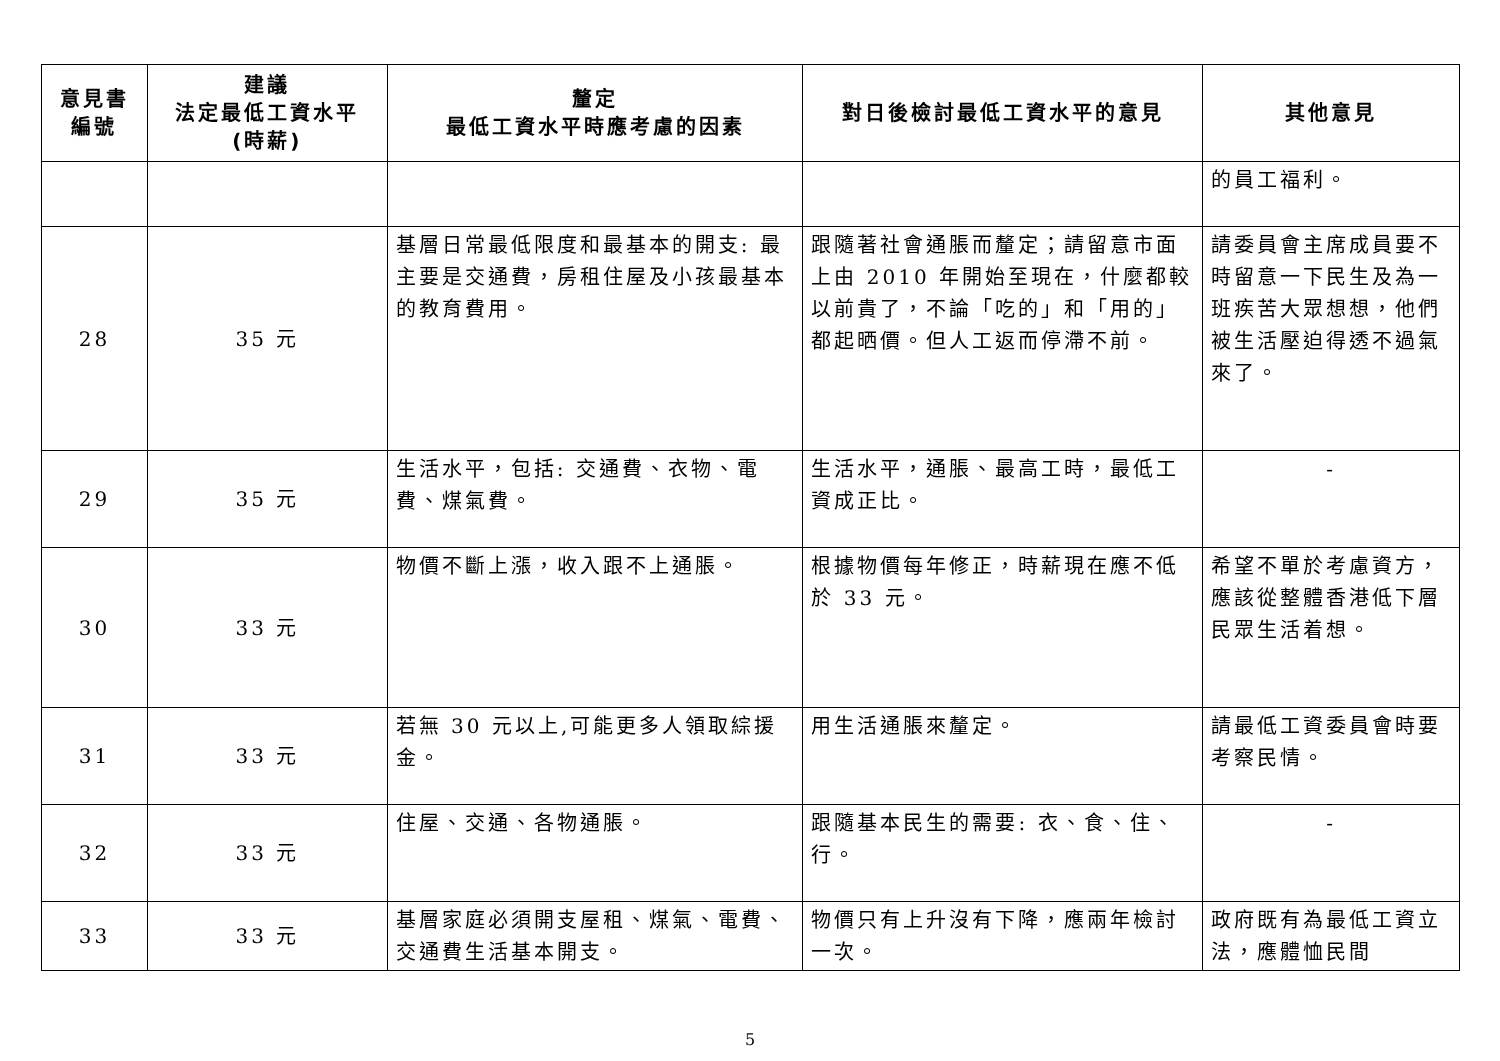| 意見書 編號 | 建議 法定最低工資水平 (時薪) | 釐定 最低工資水平時應考慮的因素 | 對日後檢討最低工資水平的意見 | 其他意見 |
| --- | --- | --- | --- | --- |
| | | | | 的員工福利。 |
| 28 | 35 元 | 基層日常最低限度和最基本的開支: 最主要是交通費，房租住屋及小孩最基本的教育費用。 | 跟隨著社會通脹而釐定；請留意市面上由 2010 年開始至現在，什麼都較以前貴了，不論「吃的」和「用的」都起晒價。但人工返而停滯不前。 | 請委員會主席成員要不時留意一下民生及為一班疾苦大眾想想，他們被生活壓迫得透不過氣來了。 |
| 29 | 35 元 | 生活水平，包括: 交通費、衣物、電費、煤氣費。 | 生活水平，通脹、最高工時，最低工資成正比。 | - |
| 30 | 33 元 | 物價不斷上漲，收入跟不上通脹。 | 根據物價每年修正，時薪現在應不低於 33 元。 | 希望不單於考慮資方，應該從整體香港低下層民眾生活着想。 |
| 31 | 33 元 | 若無 30 元以上,可能更多人領取綜援金。 | 用生活通脹來釐定。 | 請最低工資委員會時要考察民情。 |
| 32 | 33 元 | 住屋、交通、各物通脹。 | 跟隨基本民生的需要: 衣、食、住、行。 | - |
| 33 | 33 元 | 基層家庭必須開支屋租、煤氣、電費、交通費生活基本開支。 | 物價只有上升沒有下降，應兩年檢討一次。 | 政府既有為最低工資立法，應體恤民間 |
5